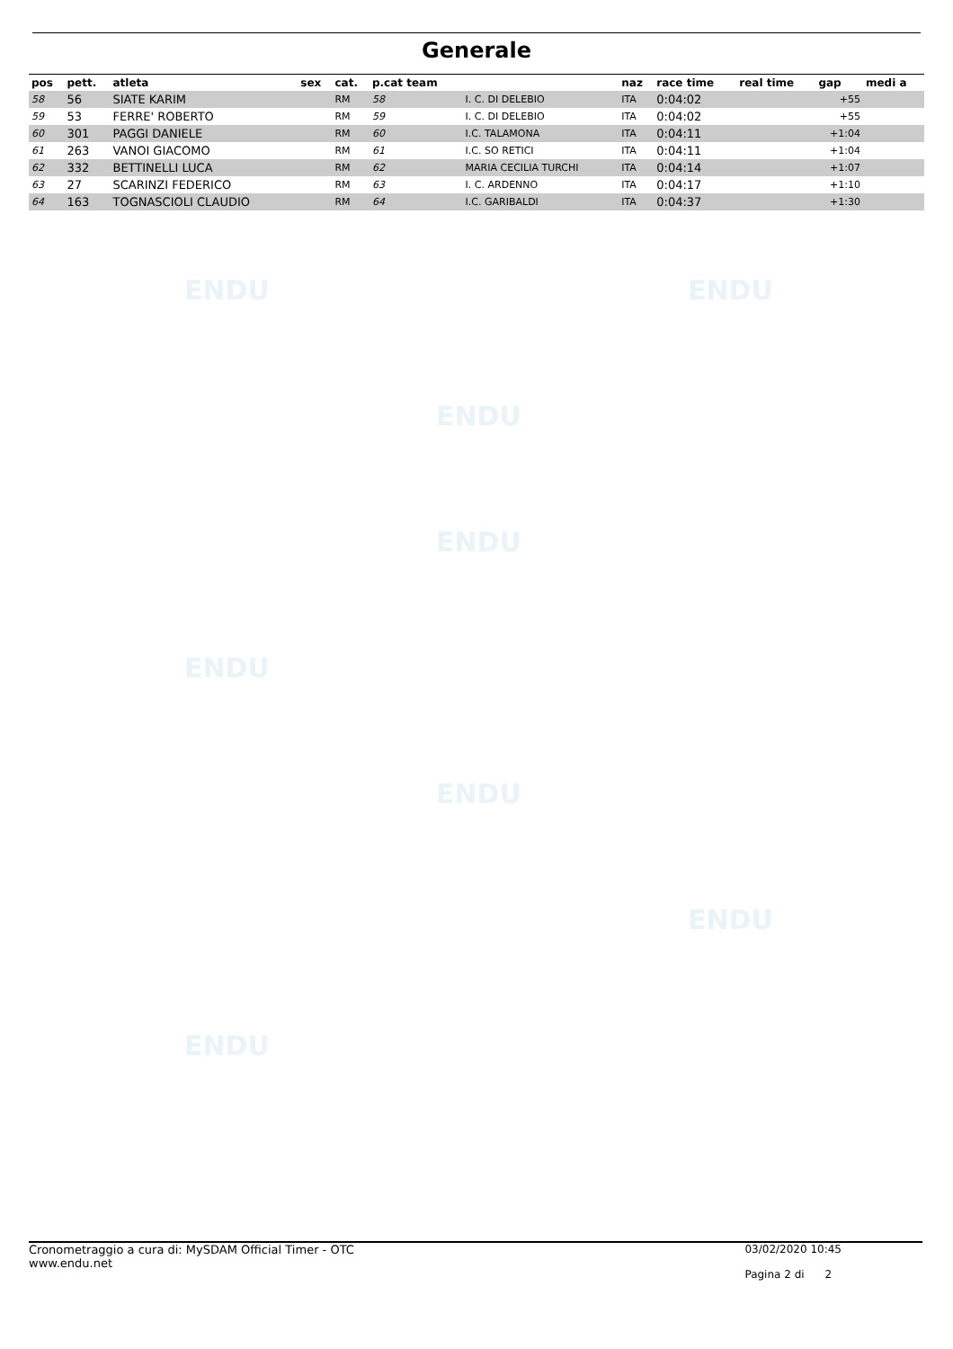Generale
| pos | pett. | atleta | sex | cat. | p.cat team | | naz | race time | real time | gap | medi a |
| --- | --- | --- | --- | --- | --- | --- | --- | --- | --- | --- | --- |
| 58 | 56 | SIATE KARIM | | RM | 58 | I. C. DI DELEBIO | ITA | 0:04:02 | | +55 | |
| 59 | 53 | FERRE' ROBERTO | | RM | 59 | I. C. DI DELEBIO | ITA | 0:04:02 | | +55 | |
| 60 | 301 | PAGGI DANIELE | | RM | 60 | I.C. TALAMONA | ITA | 0:04:11 | | +1:04 | |
| 61 | 263 | VANOI GIACOMO | | RM | 61 | I.C. SO RETICI | ITA | 0:04:11 | | +1:04 | |
| 62 | 332 | BETTINELLI LUCA | | RM | 62 | MARIA CECILIA TURCHI | ITA | 0:04:14 | | +1:07 | |
| 63 | 27 | SCARINZI FEDERICO | | RM | 63 | I. C. ARDENNO | ITA | 0:04:17 | | +1:10 | |
| 64 | 163 | TOGNASCIOLI CLAUDIO | | RM | 64 | I.C. GARIBALDI | ITA | 0:04:37 | | +1:30 | |
ENDU ENDU
ENDU
ENDU
ENDU
ENDU
ENDU
ENDU
Cronometraggio a cura di: MySDAM Official Timer - OTC
www.endu.net
03/02/2020 10:45
Pagina 2 di 2